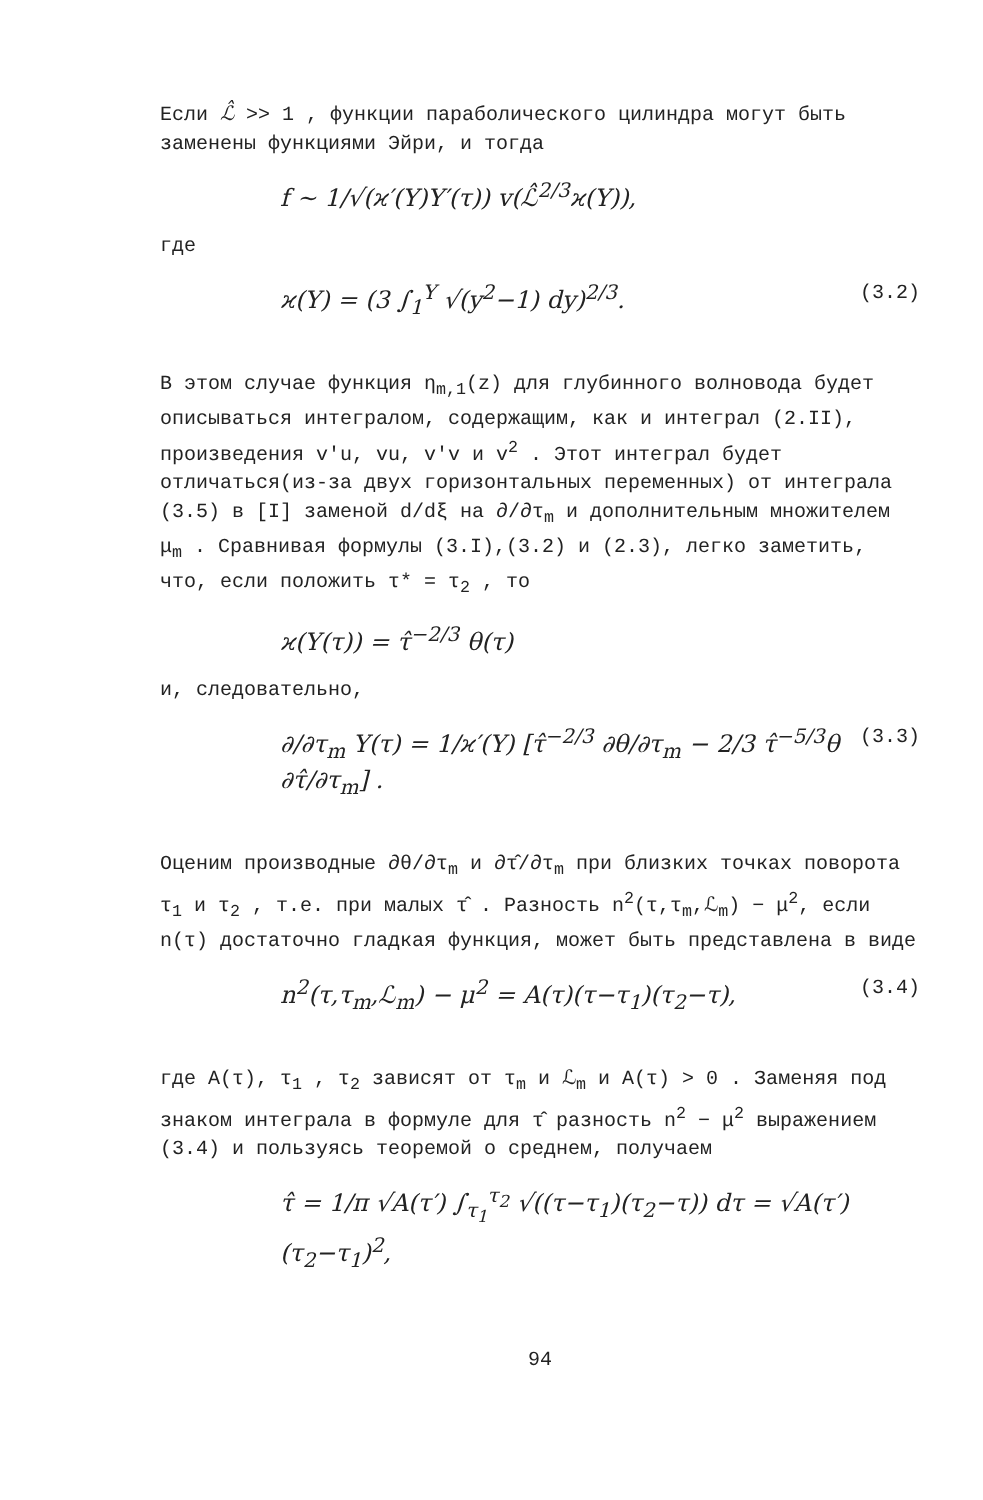Если ℒ̂ >> 1 , функции параболического цилиндра могут быть заменены функциями Эйри, и тогда
f ~ 1/√(ϰ′(Y)Y′(τ)) v(ℒ̂<sup>2/3</sup>ϰ(Y)),
где
ϰ(Y) = (3 ∫<sub>1</sub><sup>Y</sup> √(y<sup>2</sup>−1) dy)<sup>2/3</sup>. (3.2)
В этом случае функция η<sub>m,1</sub>(z) для глубинного волновода будет описываться интегралом, содержащим, как и интеграл (2.II), произведения v′u, vu, v′v и v<sup>2</sup> . Этот интеграл будет отличаться(из-за двух горизонтальных переменных) от интеграла (3.5) в [I] заменой d/dξ на ∂/∂τ<sub>m</sub> и дополнительным множителем μ<sub>m</sub> . Сравнивая формулы (3.I),(3.2) и (2.3), легко заметить, что, если положить τ* = τ<sub>2</sub> , то
ϰ(Y(τ)) = τ̂<sup>−2/3</sup> θ(τ)
и, следовательно,
∂/∂τ<sub>m</sub> Y(τ) = 1/ϰ′(Y) [τ̂<sup>−2/3</sup> ∂θ/∂τ<sub>m</sub> − 2/3 τ̂<sup>−5/3</sup>θ ∂τ̂/∂τ<sub>m</sub>] . (3.3)
Оценим производные ∂θ/∂τ<sub>m</sub> и ∂τ̂/∂τ<sub>m</sub> при близких точках поворота τ<sub>1</sub> и τ<sub>2</sub> , т.е. при малых τ̂ . Разность n<sup>2</sup>(τ,τ<sub>m</sub>,ℒ<sub>m</sub>) − μ<sup>2</sup>, если n(τ) достаточно гладкая функция, может быть представлена в виде
n<sup>2</sup>(τ,τ<sub>m</sub>,ℒ<sub>m</sub>) − μ<sup>2</sup> = A(τ)(τ−τ<sub>1</sub>)(τ<sub>2</sub>−τ), (3.4)
где A(τ), τ<sub>1</sub> , τ<sub>2</sub> зависят от τ<sub>m</sub> и ℒ<sub>m</sub> и A(τ) > 0 . Заменяя под знаком интеграла в формуле для τ̂ разность n<sup>2</sup> − μ<sup>2</sup> выражением (3.4) и пользуясь теоремой о среднем, получаем
τ̂ = 1/π √A(τ′) ∫<sub>τ<sub>1</sub></sub><sup>τ<sub>2</sub></sup> √((τ−τ<sub>1</sub>)(τ<sub>2</sub>−τ)) dτ = √A(τ′) (τ<sub>2</sub>−τ<sub>1</sub>)<sup>2</sup>,
94